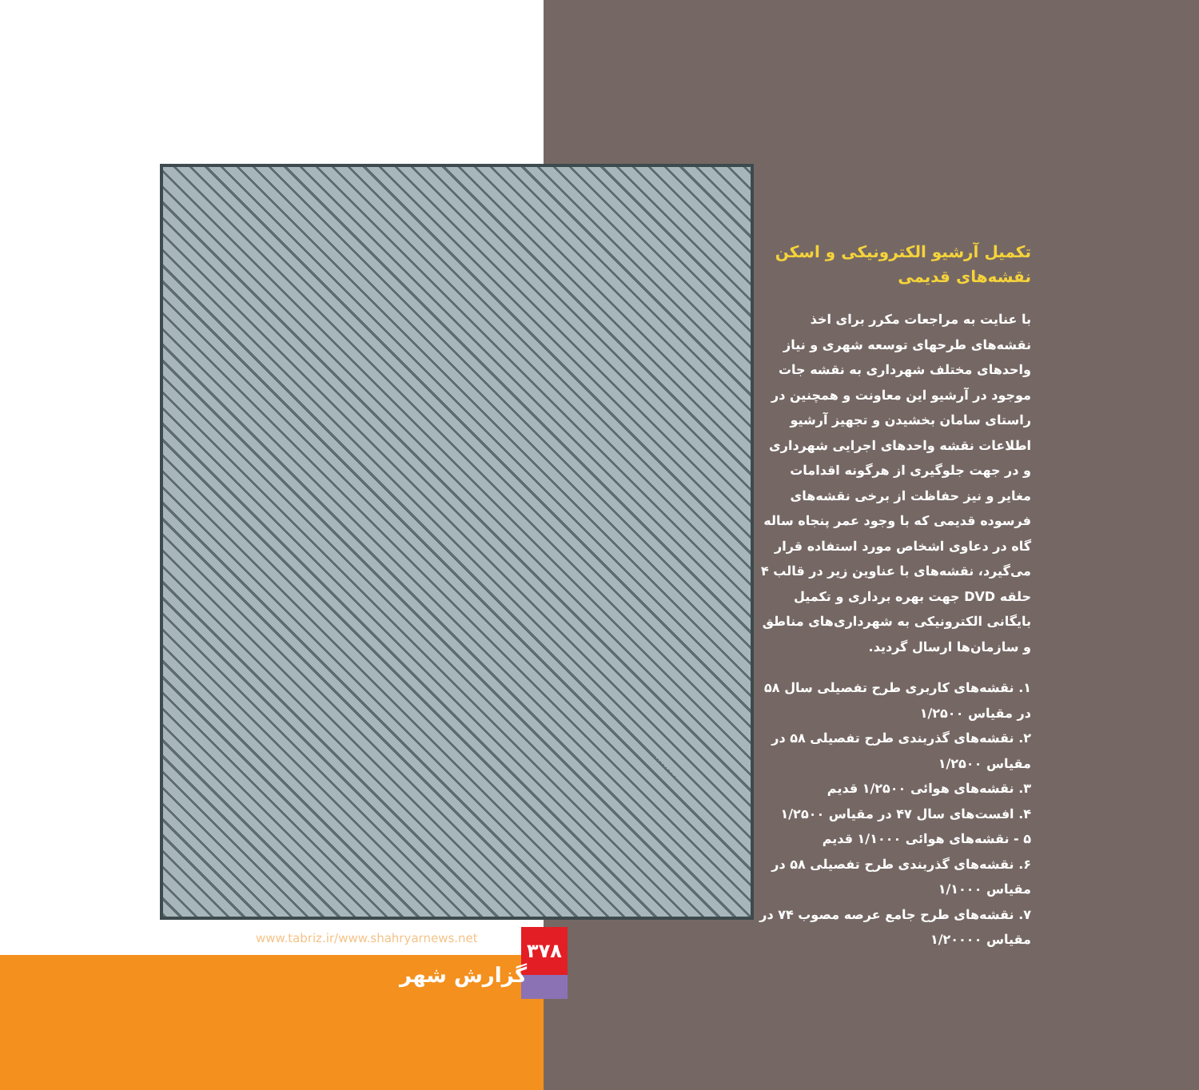تکمیل آرشیو الکترونیکی و اسکن نقشه‌های قدیمی
با عنایت به مراجعات مکرر برای اخذ نقشه‌های طرحهای توسعه شهری و نیاز واحدهای مختلف شهرداری به نقشه جات موجود در آرشیو این معاونت و همچنین در راستای سامان بخشیدن و تجهیز آرشیو اطلاعات نقشه واحدهای اجرایی شهرداری و در جهت جلوگیری از هرگونه اقدامات مغایر و نیز حفاظت از برخی نقشه‌های فرسوده قدیمی که با وجود عمر پنجاه ساله گاه در دعاوی اشخاص مورد استفاده قرار می‌گیرد، نقشه‌های با عناوین زیر در قالب ۴ حلقه DVD جهت بهره برداری و تکمیل بایگانی الکترونیکی به شهرداری‌های مناطق و سازمان‌ها ارسال گردید.
۱. نقشه‌های کاربری طرح تفصیلی سال ۵۸ در مقیاس ۱/۲۵۰۰
۲. نقشه‌های گذربندی طرح تفصیلی ۵۸ در مقیاس ۱/۲۵۰۰
۳. نقشه‌های هوائی ۱/۲۵۰۰ قدیم
۴. افست‌های سال ۴۷ در مقیاس ۱/۲۵۰۰
۵ - نقشه‌های هوائی ۱/۱۰۰۰ قدیم
۶. نقشه‌های گذربندی طرح تفصیلی ۵۸ در مقیاس ۱/۱۰۰۰
۷. نقشه‌های طرح جامع عرصه مصوب ۷۴ در مقیاس ۱/۲۰۰۰۰
www.tabriz.ir/www.shahryarnews.net
۳۷۸
گزارش شهر